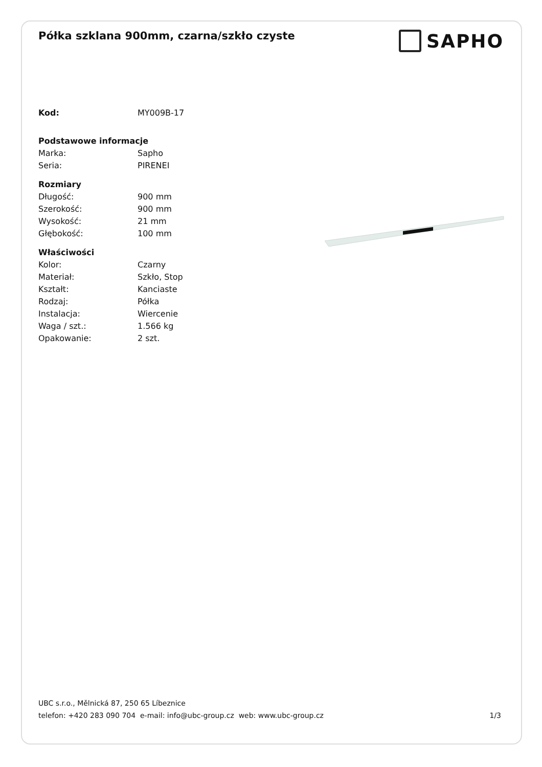Półka szklana 900mm, czarna/szkło czyste
SAPHO
| Kod: | MY009B-17 |
| Podstawowe informacje | |
| Marka: | Sapho |
| Seria: | PIRENEI |
| Rozmiary | |
| Długość: | 900 mm |
| Szerokość: | 900 mm |
| Wysokość: | 21 mm |
| Głębokość: | 100 mm |
| Właściwości | |
| Kolor: | Czarny |
| Materiał: | Szkło, Stop |
| Kształt: | Kanciaste |
| Rodzaj: | Półka |
| Instalacja: | Wiercenie |
| Waga / szt.: | 1.566 kg |
| Opakowanie: | 2 szt. |
UBC s.r.o., Mělnická 87, 250 65 Líbeznice
telefon: +420 283 090 704 e-mail: info@ubc-group.cz web: www.ubc-group.cz
1/3